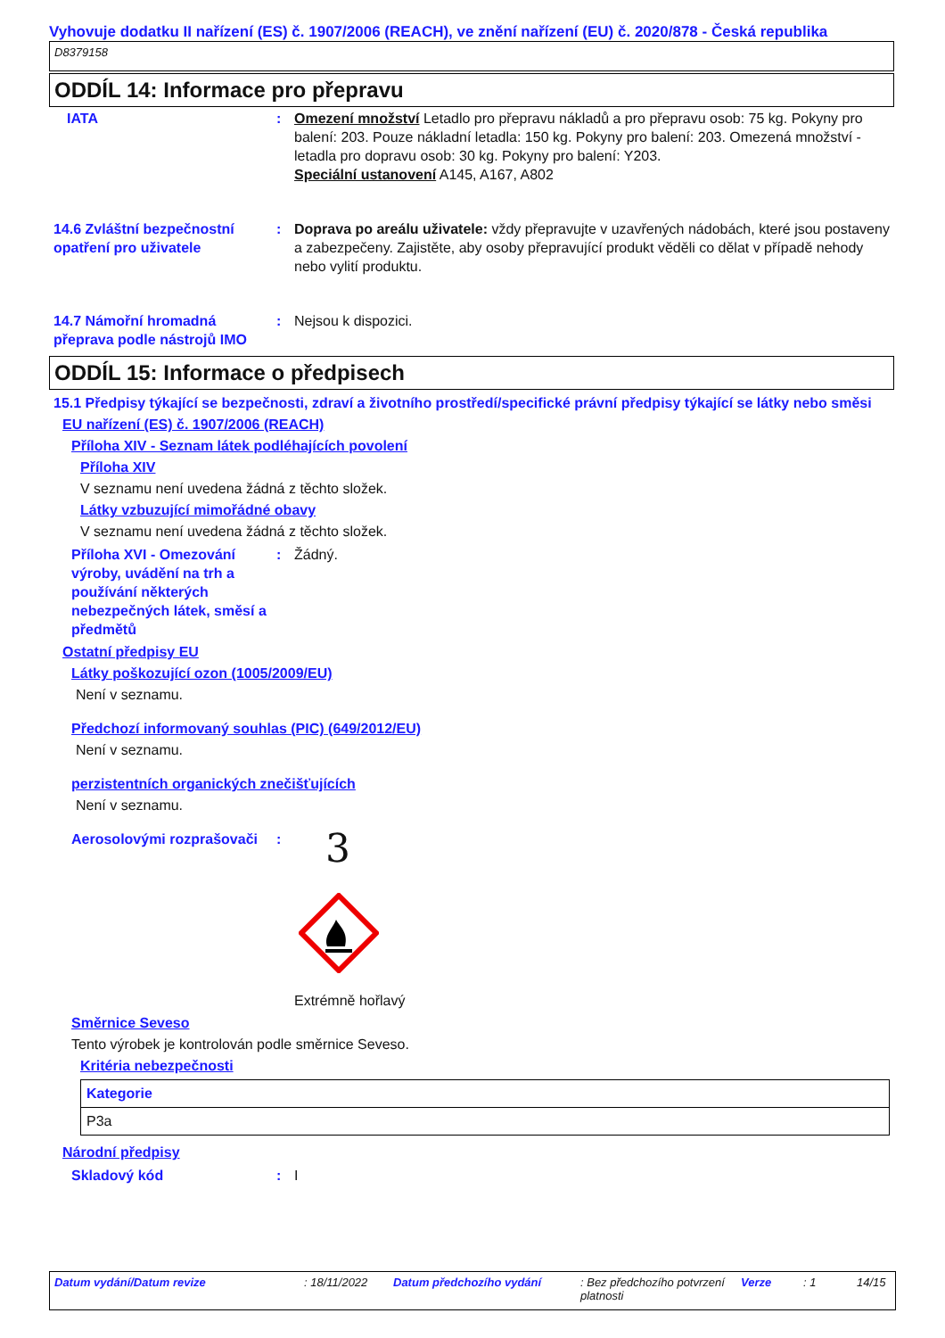Vyhovuje dodatku II nařízení (ES) č. 1907/2006 (REACH), ve znění nařízení (EU) č. 2020/878 - Česká republika
D8379158
ODDÍL 14: Informace pro přepravu
IATA : Omezení množství Letadlo pro přepravu nákladů a pro přepravu osob: 75 kg. Pokyny pro balení: 203. Pouze nákladní letadla: 150 kg. Pokyny pro balení: 203. Omezená množství - letadla pro dopravu osob: 30 kg. Pokyny pro balení: Y203.
Speciální ustanovení A145, A167, A802
14.6 Zvláštní bezpečnostní opatření pro uživatele
: Doprava po areálu uživatele: vždy přepravujte v uzavřených nádobách, které jsou postaveny a zabezpečeny. Zajistěte, aby osoby přepravující produkt věděli co dělat v případě nehody nebo vylití produktu.
14.7 Námořní hromadná přeprava podle nástrojů IMO
: Nejsou k dispozici.
ODDÍL 15: Informace o předpisech
15.1 Předpisy týkající se bezpečnosti, zdraví a životního prostředí/specifické právní předpisy týkající se látky nebo směsi
EU nařízení (ES) č. 1907/2006 (REACH)
Příloha XIV - Seznam látek podléhajících povolení
Příloha XIV
V seznamu není uvedena žádná z těchto složek.
Látky vzbuzující mimořádné obavy
V seznamu není uvedena žádná z těchto složek.
Příloha XVI - Omezování výroby, uvádění na trh a používání některých nebezpečných látek, směsí a předmětů
: Žádný.
Ostatní předpisy EU
Látky poškozující ozon (1005/2009/EU)
Není v seznamu.
Předchozí informovaný souhlas (PIC) (649/2012/EU)
Není v seznamu.
perzistentních organických znečišťujících
Není v seznamu.
Aerosolovými rozprašovači
:
3
Extrémně hořlavý
Směrnice Seveso
Tento výrobek je kontrolován podle směrnice Seveso.
Kritéria nebezpečnosti
| Kategorie |
| --- |
| P3a |
Národní předpisy
Skladový kód : I
Datum vydání/Datum revize : 18/11/2022
Datum předchozího vydání : Bez předchozího potvrzení platnosti
Verze : 1 14/15